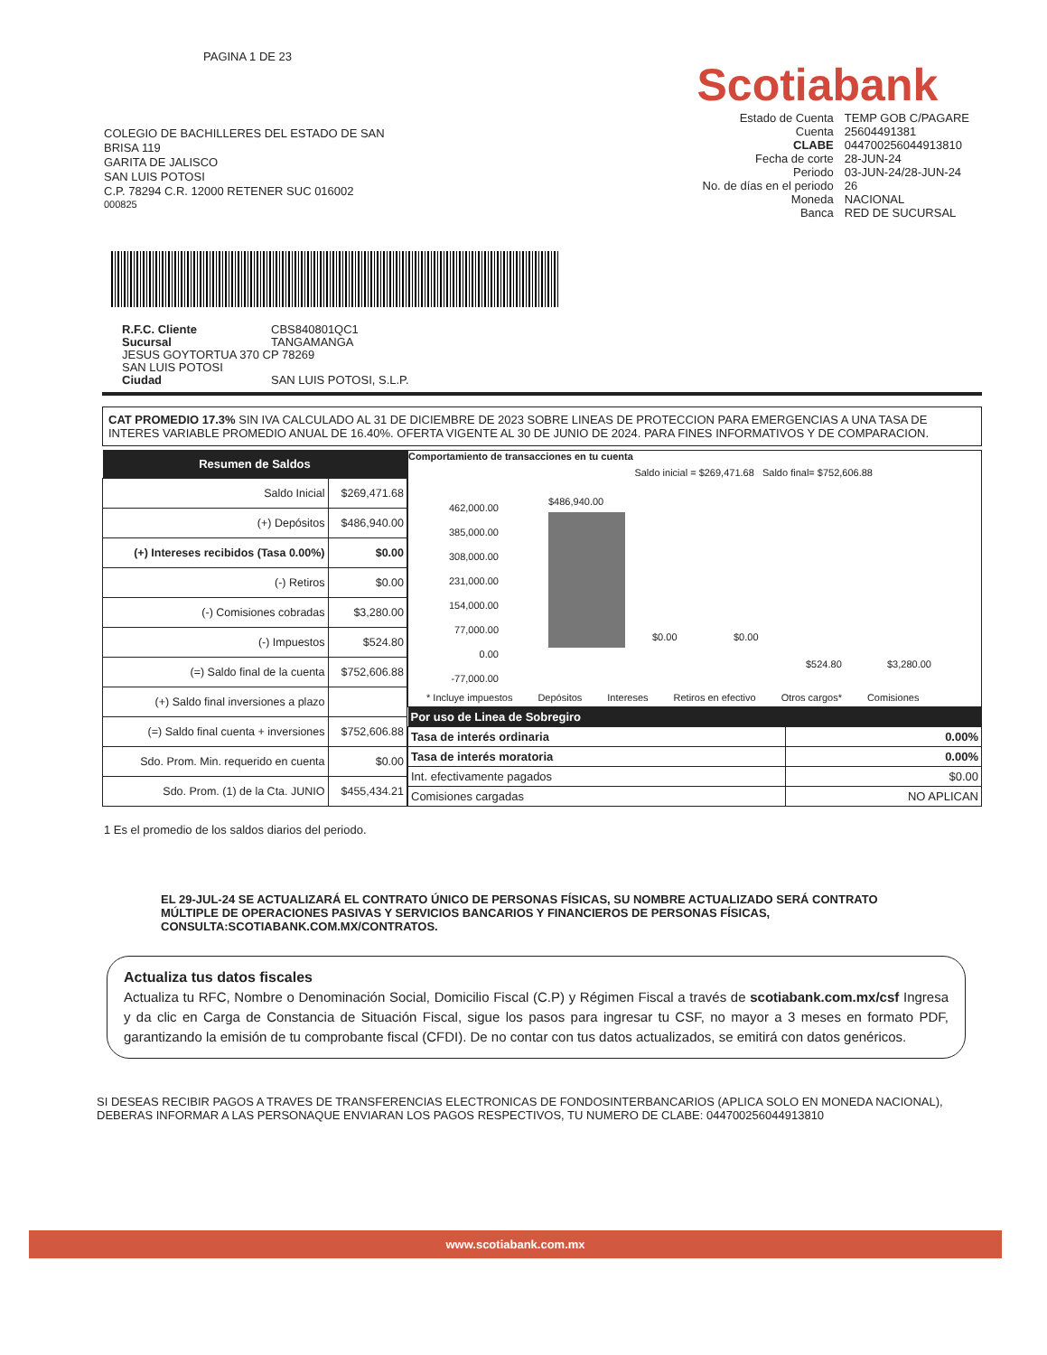PAGINA 1 DE 23
COLEGIO DE BACHILLERES DEL ESTADO DE SAN
BRISA 119
GARITA DE JALISCO
SAN LUIS POTOSI
C.P. 78294 C.R. 12000 RETENER SUC 016002
000825
Scotiabank
| Estado de Cuenta | TEMP GOB C/PAGARE |
| Cuenta | 25604491381 |
| CLABE | 044700256044913810 |
| Fecha de corte | 28-JUN-24 |
| Periodo | 03-JUN-24/28-JUN-24 |
| No. de días en el periodo | 26 |
| Moneda | NACIONAL |
| Banca | RED DE SUCURSAL |
R.F.C. Cliente CBS840801QC1
Sucursal TANGAMANGA
JESUS GOYTORTUA 370 CP 78269
SAN LUIS POTOSI
Ciudad SAN LUIS POTOSI, S.L.P.
CAT PROMEDIO 17.3% SIN IVA CALCULADO AL 31 DE DICIEMBRE DE 2023 SOBRE LINEAS DE PROTECCION PARA EMERGENCIAS A UNA TASA DE INTERES VARIABLE PROMEDIO ANUAL DE 16.40%. OFERTA VIGENTE AL 30 DE JUNIO DE 2024. PARA FINES INFORMATIVOS Y DE COMPARACION.
| Resumen de Saldos | |
| --- | --- |
| Saldo Inicial | $269,471.68 |
| (+) Depósitos | $486,940.00 |
| (+) Intereses recibidos (Tasa 0.00%) | $0.00 |
| (-) Retiros | $0.00 |
| (-) Comisiones cobradas | $3,280.00 |
| (-) Impuestos | $524.80 |
| (=) Saldo final de la cuenta | $752,606.88 |
| (+) Saldo final inversiones a plazo | |
| (=) Saldo final cuenta + inversiones | $752,606.88 |
| Sdo. Prom. Min. requerido en cuenta | $0.00 |
| Sdo. Prom. (1) de la Cta. JUNIO | $455,434.21 |
Comportamiento de transacciones en tu cuenta
Saldo inicial = $269,471.68 Saldo final= $752,606.88
462,000.00
385,000.00
308,000.00
231,000.00
154,000.00
77,000.00
0.00
-77,000.00
$486,940.00
$0.00 $0.00
$524.80 $3,280.00
* Incluye impuestos Depósitos Intereses Retiros en efectivo Otros cargos* Comisiones
| Por uso de Linea de Sobregiro | |
| --- | --- |
| Tasa de interés ordinaria | 0.00% |
| Tasa de interés moratoria | 0.00% |
| Int. efectivamente pagados | $0.00 |
| Comisiones cargadas | NO APLICAN |
1 Es el promedio de los saldos diarios del periodo.
EL 29-JUL-24 SE ACTUALIZARÁ EL CONTRATO ÚNICO DE PERSONAS FÍSICAS, SU NOMBRE ACTUALIZADO SERÁ CONTRATO MÚLTIPLE DE OPERACIONES PASIVAS Y SERVICIOS BANCARIOS Y FINANCIEROS DE PERSONAS FÍSICAS, CONSULTA:SCOTIABANK.COM.MX/CONTRATOS.
Actualiza tus datos fiscales
Actualiza tu RFC, Nombre o Denominación Social, Domicilio Fiscal (C.P) y Régimen Fiscal a través de scotiabank.com.mx/csf Ingresa y da clic en Carga de Constancia de Situación Fiscal, sigue los pasos para ingresar tu CSF, no mayor a 3 meses en formato PDF, garantizando la emisión de tu comprobante fiscal (CFDI). De no contar con tus datos actualizados, se emitirá con datos genéricos.
SI DESEAS RECIBIR PAGOS A TRAVES DE TRANSFERENCIAS ELECTRONICAS DE FONDOSINTERBANCARIOS (APLICA SOLO EN MONEDA NACIONAL), DEBERAS INFORMAR A LAS PERSONAQUE ENVIARAN LOS PAGOS RESPECTIVOS, TU NUMERO DE CLABE: 044700256044913810
www.scotiabank.com.mx